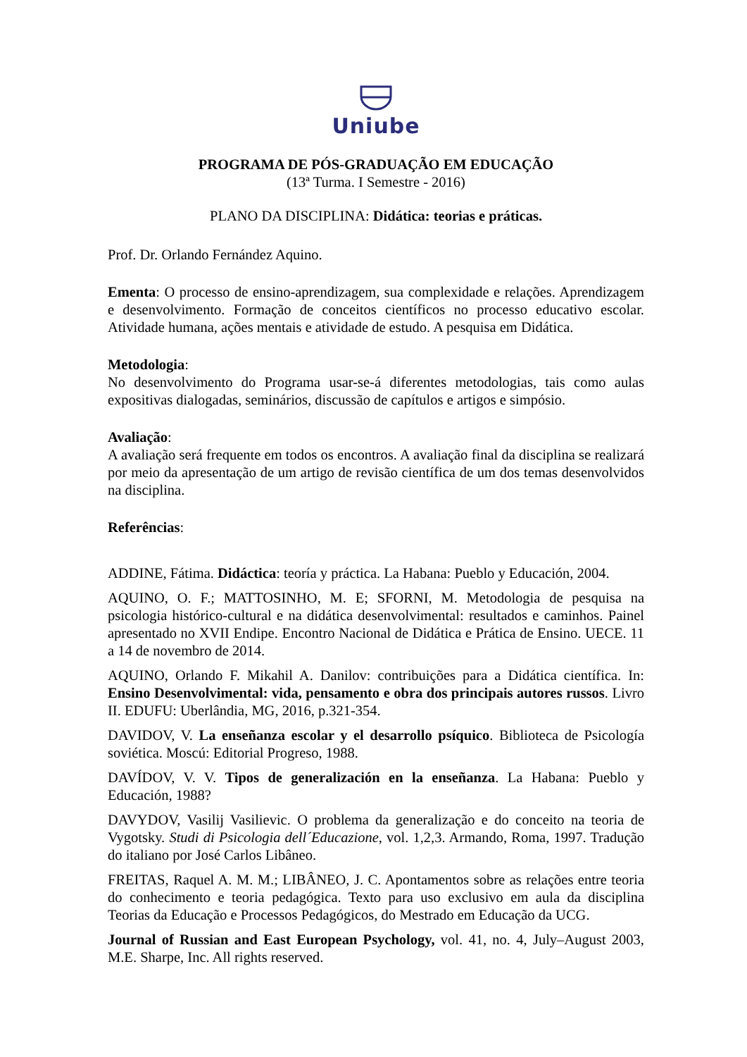Uniube
PROGRAMA DE PÓS-GRADUAÇÃO EM EDUCAÇÃO
(13ª Turma. I Semestre - 2016)
PLANO DA DISCIPLINA: Didática: teorias e práticas.
Prof. Dr. Orlando Fernández Aquino.
Ementa: O processo de ensino-aprendizagem, sua complexidade e relações. Aprendizagem e desenvolvimento. Formação de conceitos científicos no processo educativo escolar. Atividade humana, ações mentais e atividade de estudo. A pesquisa em Didática.
Metodologia:
No desenvolvimento do Programa usar-se-á diferentes metodologias, tais como aulas expositivas dialogadas, seminários, discussão de capítulos e artigos e simpósio.
Avaliação:
A avaliação será frequente em todos os encontros. A avaliação final da disciplina se realizará por meio da apresentação de um artigo de revisão científica de um dos temas desenvolvidos na disciplina.
Referências:
ADDINE, Fátima. Didáctica: teoría y práctica. La Habana: Pueblo y Educación, 2004.
AQUINO, O. F.; MATTOSINHO, M. E; SFORNI, M. Metodologia de pesquisa na psicologia histórico-cultural e na didática desenvolvimental: resultados e caminhos. Painel apresentado no XVII Endipe. Encontro Nacional de Didática e Prática de Ensino. UECE. 11 a 14 de novembro de 2014.
AQUINO, Orlando F. Mikahil A. Danilov: contribuições para a Didática científica. In: Ensino Desenvolvimental: vida, pensamento e obra dos principais autores russos. Livro II. EDUFU: Uberlândia, MG, 2016, p.321-354.
DAVIDOV, V. La enseñanza escolar y el desarrollo psíquico. Biblioteca de Psicología soviética. Moscú: Editorial Progreso, 1988.
DAVÍDOV, V. V. Tipos de generalización en la enseñanza. La Habana: Pueblo y Educación, 1988?
DAVYDOV, Vasilij Vasilievic. O problema da generalização e do conceito na teoria de Vygotsky. Studi di Psicologia dell´Educazione, vol. 1,2,3. Armando, Roma, 1997. Tradução do italiano por José Carlos Libâneo.
FREITAS, Raquel A. M. M.; LIBÂNEO, J. C. Apontamentos sobre as relações entre teoria do conhecimento e teoria pedagógica. Texto para uso exclusivo em aula da disciplina Teorias da Educação e Processos Pedagógicos, do Mestrado em Educação da UCG.
Journal of Russian and East European Psychology, vol. 41, no. 4, July–August 2003, M.E. Sharpe, Inc. All rights reserved.